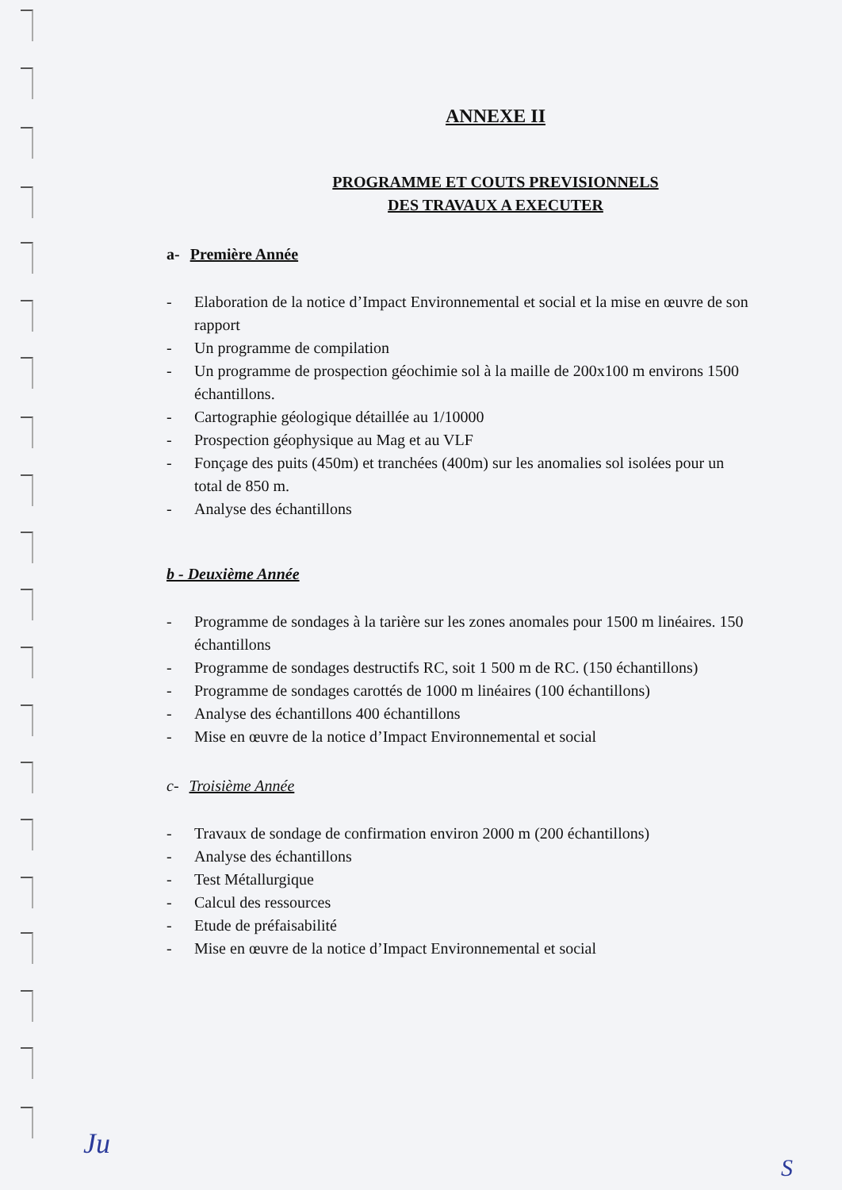ANNEXE II
PROGRAMME ET COUTS PREVISIONNELS
DES TRAVAUX A EXECUTER
a- Première Année
- Elaboration de la notice d’Impact Environnemental et social et la mise en œuvre de son rapport
- Un programme de compilation
- Un programme de prospection géochimie sol à la maille de 200x100 m environs 1500 échantillons.
- Cartographie géologique détaillée au 1/10000
- Prospection géophysique au Mag et au VLF
- Fonçage des puits (450m) et tranchées (400m) sur les anomalies sol isolées pour un total de 850 m.
- Analyse des échantillons
b - Deuxième Année
- Programme de sondages à la tarière sur les zones anomales pour 1500 m linéaires. 150 échantillons
- Programme de sondages destructifs RC, soit 1 500 m de RC. (150 échantillons)
- Programme de sondages carottés de 1000 m linéaires (100 échantillons)
- Analyse des échantillons 400 échantillons
- Mise en œuvre de la notice d’Impact Environnemental et social
c- Troisième Année
- Travaux de sondage de confirmation environ 2000 m (200 échantillons)
- Analyse des échantillons
- Test Métallurgique
- Calcul des ressources
- Etude de préfaisabilité
- Mise en œuvre de la notice d’Impact Environnemental et social
Ju
S